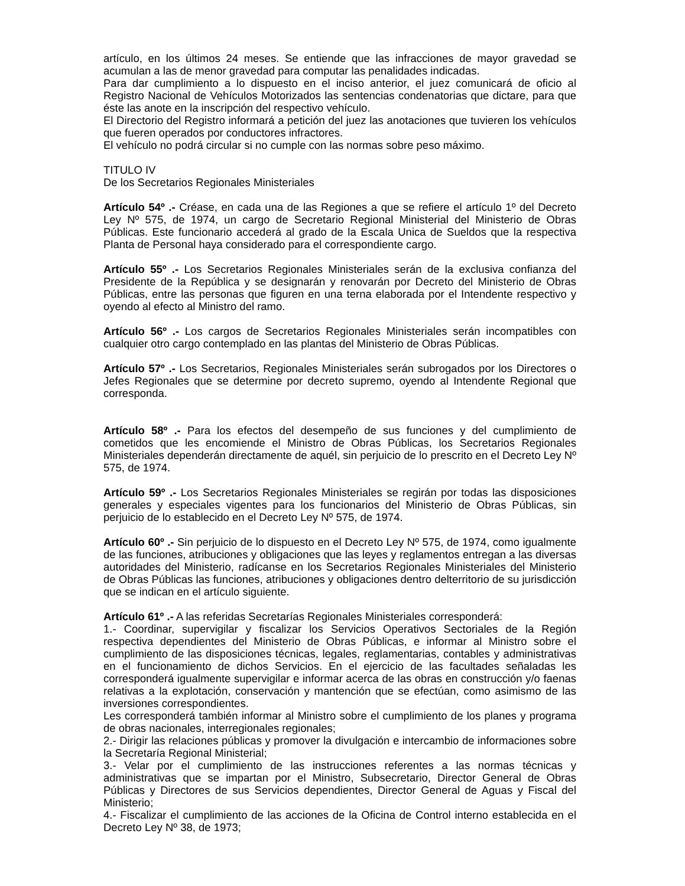artículo, en los últimos 24 meses. Se entiende que las infracciones de mayor gravedad se acumulan a las de menor gravedad para computar las penalidades indicadas.
Para dar cumplimiento a lo dispuesto en el inciso anterior, el juez comunicará de oficio al Registro Nacional de Vehículos Motorizados las sentencias condenatorias que dictare, para que éste las anote en la inscripción del respectivo vehículo.
El Directorio del Registro informará a petición del juez las anotaciones que tuvieren los vehículos que fueren operados por conductores infractores.
El vehículo no podrá circular si no cumple con las normas sobre peso máximo.
TITULO IV
De los Secretarios Regionales Ministeriales
Artículo 54º .- Créase, en cada una de las Regiones a que se refiere el artículo 1º del Decreto Ley Nº 575, de 1974, un cargo de Secretario Regional Ministerial del Ministerio de Obras Públicas. Este funcionario accederá al grado de la Escala Unica de Sueldos que la respectiva Planta de Personal haya considerado para el correspondiente cargo.
Artículo 55º .- Los Secretarios Regionales Ministeriales serán de la exclusiva confianza del Presidente de la República y se designarán y renovarán por Decreto del Ministerio de Obras Públicas, entre las personas que figuren en una terna elaborada por el Intendente respectivo y oyendo al efecto al Ministro del ramo.
Artículo 56º .- Los cargos de Secretarios Regionales Ministeriales serán incompatibles con cualquier otro cargo contemplado en las plantas del Ministerio de Obras Públicas.
Artículo 57º .- Los Secretarios, Regionales Ministeriales serán subrogados por los Directores o Jefes Regionales que se determine por decreto supremo, oyendo al Intendente Regional que corresponda.
Artículo 58º .- Para los efectos del desempeño de sus funciones y del cumplimiento de cometidos que les encomiende el Ministro de Obras Públicas, los Secretarios Regionales Ministeriales dependerán directamente de aquél, sin perjuicio de lo prescrito en el Decreto Ley Nº 575, de 1974.
Artículo 59º .- Los Secretarios Regionales Ministeriales se regirán por todas las disposiciones generales y especiales vigentes para los funcionarios del Ministerio de Obras Públicas, sin perjuicio de lo establecido en el Decreto Ley Nº 575, de 1974.
Artículo 60º .- Sin perjuicio de lo dispuesto en el Decreto Ley Nº 575, de 1974, como igualmente de las funciones, atribuciones y obligaciones que las leyes y reglamentos entregan a las diversas autoridades del Ministerio, radícanse en los Secretarios Regionales Ministeriales del Ministerio de Obras Públicas las funciones, atribuciones y obligaciones dentro delterritorio de su jurisdicción que se indican en el artículo siguiente.
Artículo 61º .- A las referidas Secretarías Regionales Ministeriales corresponderá:
1.- Coordinar, supervigilar y fiscalizar los Servicios Operativos Sectoriales de la Región respectiva dependientes del Ministerio de Obras Públicas, e informar al Ministro sobre el cumplimiento de las disposiciones técnicas, legales, reglamentarias, contables y administrativas en el funcionamiento de dichos Servicios. En el ejercicio de las facultades señaladas les corresponderá igualmente supervigilar e informar acerca de las obras en construcción y/o faenas relativas a la explotación, conservación y mantención que se efectúan, como asimismo de las inversiones correspondientes.
Les corresponderá también informar al Ministro sobre el cumplimiento de los planes y programa de obras nacionales, interregionales regionales;
2.- Dirigir las relaciones públicas y promover la divulgación e intercambio de informaciones sobre la Secretaría Regional Ministerial;
3.- Velar por el cumplimiento de las instrucciones referentes a las normas técnicas y administrativas que se impartan por el Ministro, Subsecretario, Director General de Obras Públicas y Directores de sus Servicios dependientes, Director General de Aguas y Fiscal del Ministerio;
4.- Fiscalizar el cumplimiento de las acciones de la Oficina de Control interno establecida en el Decreto Ley Nº 38, de 1973;